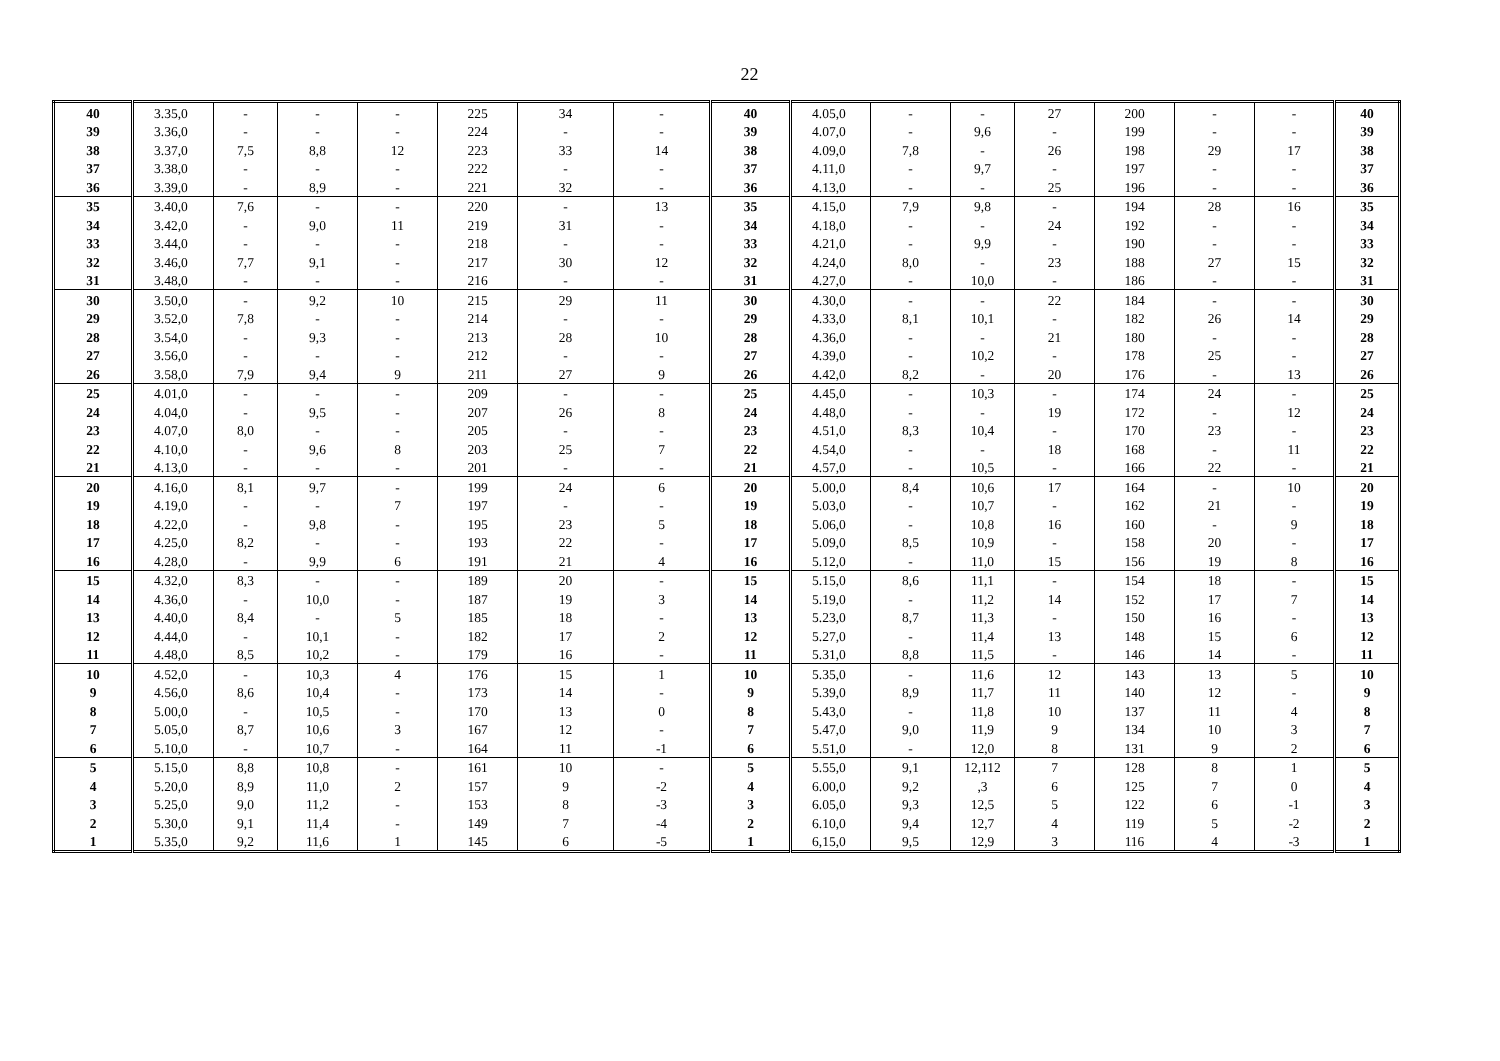22
| 40 | 3.35,0 | - | - | - | 225 | 34 | - | 40 | 4.05,0 | - | - | 27 | 200 | - | - | 40 |
| 39 | 3.36,0 | - | - | - | 224 | - | - | 39 | 4.07,0 | - | 9,6 | - | 199 | - | - | 39 |
| 38 | 3.37,0 | 7,5 | 8,8 | 12 | 223 | 33 | 14 | 38 | 4.09,0 | 7,8 | - | 26 | 198 | 29 | 17 | 38 |
| 37 | 3.38,0 | - | - | - | 222 | - | - | 37 | 4.11,0 | - | 9,7 | - | 197 | - | - | 37 |
| 36 | 3.39,0 | - | 8,9 | - | 221 | 32 | - | 36 | 4.13,0 | - | - | 25 | 196 | - | - | 36 |
| 35 | 3.40,0 | 7,6 | - | - | 220 | - | 13 | 35 | 4.15,0 | 7,9 | 9,8 | - | 194 | 28 | 16 | 35 |
| 34 | 3.42,0 | - | 9,0 | 11 | 219 | 31 | - | 34 | 4.18,0 | - | - | 24 | 192 | - | - | 34 |
| 33 | 3.44,0 | - | - | - | 218 | - | - | 33 | 4.21,0 | - | 9,9 | - | 190 | - | - | 33 |
| 32 | 3.46,0 | 7,7 | 9,1 | - | 217 | 30 | 12 | 32 | 4.24,0 | 8,0 | - | 23 | 188 | 27 | 15 | 32 |
| 31 | 3.48,0 | - | - | - | 216 | - | - | 31 | 4.27,0 | - | 10,0 | - | 186 | - | - | 31 |
| 30 | 3.50,0 | - | 9,2 | 10 | 215 | 29 | 11 | 30 | 4.30,0 | - | - | 22 | 184 | - | - | 30 |
| 29 | 3.52,0 | 7,8 | - | - | 214 | - | - | 29 | 4.33,0 | 8,1 | 10,1 | - | 182 | 26 | 14 | 29 |
| 28 | 3.54,0 | - | 9,3 | - | 213 | 28 | 10 | 28 | 4.36,0 | - | - | 21 | 180 | - | - | 28 |
| 27 | 3.56,0 | - | - | - | 212 | - | - | 27 | 4.39,0 | - | 10,2 | - | 178 | 25 | - | 27 |
| 26 | 3.58,0 | 7,9 | 9,4 | 9 | 211 | 27 | 9 | 26 | 4.42,0 | 8,2 | - | 20 | 176 | - | 13 | 26 |
| 25 | 4.01,0 | - | - | - | 209 | - | - | 25 | 4.45,0 | - | 10,3 | - | 174 | 24 | - | 25 |
| 24 | 4.04,0 | - | 9,5 | - | 207 | 26 | 8 | 24 | 4.48,0 | - | - | 19 | 172 | - | 12 | 24 |
| 23 | 4.07,0 | 8,0 | - | - | 205 | - | - | 23 | 4.51,0 | 8,3 | 10,4 | - | 170 | 23 | - | 23 |
| 22 | 4.10,0 | - | 9,6 | 8 | 203 | 25 | 7 | 22 | 4.54,0 | - | - | 18 | 168 | - | 11 | 22 |
| 21 | 4.13,0 | - | - | - | 201 | - | - | 21 | 4.57,0 | - | 10,5 | - | 166 | 22 | - | 21 |
| 20 | 4.16,0 | 8,1 | 9,7 | - | 199 | 24 | 6 | 20 | 5.00,0 | 8,4 | 10,6 | 17 | 164 | - | 10 | 20 |
| 19 | 4.19,0 | - | - | 7 | 197 | - | - | 19 | 5.03,0 | - | 10,7 | - | 162 | 21 | - | 19 |
| 18 | 4.22,0 | - | 9,8 | - | 195 | 23 | 5 | 18 | 5.06,0 | - | 10,8 | 16 | 160 | - | 9 | 18 |
| 17 | 4.25,0 | 8,2 | - | - | 193 | 22 | - | 17 | 5.09,0 | 8,5 | 10,9 | - | 158 | 20 | - | 17 |
| 16 | 4.28,0 | - | 9,9 | 6 | 191 | 21 | 4 | 16 | 5.12,0 | - | 11,0 | 15 | 156 | 19 | 8 | 16 |
| 15 | 4.32,0 | 8,3 | - | - | 189 | 20 | - | 15 | 5.15,0 | 8,6 | 11,1 | - | 154 | 18 | - | 15 |
| 14 | 4.36,0 | - | 10,0 | - | 187 | 19 | 3 | 14 | 5.19,0 | - | 11,2 | 14 | 152 | 17 | 7 | 14 |
| 13 | 4.40,0 | 8,4 | - | 5 | 185 | 18 | - | 13 | 5.23,0 | 8,7 | 11,3 | - | 150 | 16 | - | 13 |
| 12 | 4.44,0 | - | 10,1 | - | 182 | 17 | 2 | 12 | 5.27,0 | - | 11,4 | 13 | 148 | 15 | 6 | 12 |
| 11 | 4.48,0 | 8,5 | 10,2 | - | 179 | 16 | - | 11 | 5.31,0 | 8,8 | 11,5 | - | 146 | 14 | - | 11 |
| 10 | 4.52,0 | - | 10,3 | 4 | 176 | 15 | 1 | 10 | 5.35,0 | - | 11,6 | 12 | 143 | 13 | 5 | 10 |
| 9 | 4.56,0 | 8,6 | 10,4 | - | 173 | 14 | - | 9 | 5.39,0 | 8,9 | 11,7 | 11 | 140 | 12 | - | 9 |
| 8 | 5.00,0 | - | 10,5 | - | 170 | 13 | 0 | 8 | 5.43,0 | - | 11,8 | 10 | 137 | 11 | 4 | 8 |
| 7 | 5.05,0 | 8,7 | 10,6 | 3 | 167 | 12 | - | 7 | 5.47,0 | 9,0 | 11,9 | 9 | 134 | 10 | 3 | 7 |
| 6 | 5.10,0 | - | 10,7 | - | 164 | 11 | -1 | 6 | 5.51,0 | - | 12,0 | 8 | 131 | 9 | 2 | 6 |
| 5 | 5.15,0 | 8,8 | 10,8 | - | 161 | 10 | - | 5 | 5.55,0 | 9,1 | 12,112 | 7 | 128 | 8 | 1 | 5 |
| 4 | 5.20,0 | 8,9 | 11,0 | 2 | 157 | 9 | -2 | 4 | 6.00,0 | 9,2 | ,3 | 6 | 125 | 7 | 0 | 4 |
| 3 | 5.25,0 | 9,0 | 11,2 | - | 153 | 8 | -3 | 3 | 6.05,0 | 9,3 | 12,5 | 5 | 122 | 6 | -1 | 3 |
| 2 | 5.30,0 | 9,1 | 11,4 | - | 149 | 7 | -4 | 2 | 6.10,0 | 9,4 | 12,7 | 4 | 119 | 5 | -2 | 2 |
| 1 | 5.35,0 | 9,2 | 11,6 | 1 | 145 | 6 | -5 | 1 | 6,15,0 | 9,5 | 12,9 | 3 | 116 | 4 | -3 | 1 |